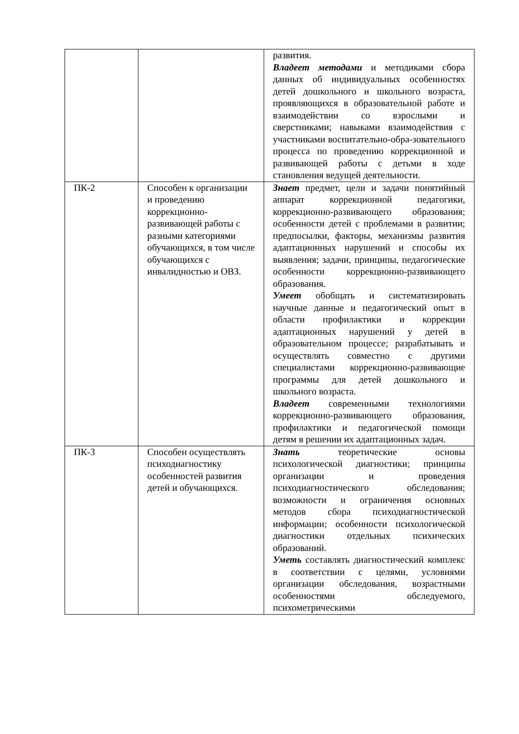| | | развития. Владеет методами и методиками сбора данных об индивидуальных особенностях детей дошкольного и школьного возраста, проявляющихся в образовательной работе и взаимодействии со взрослыми и сверстниками; навыками взаимодействия с участниками воспитательно-обра-зовательного процесса по проведению коррекционной и развивающей работы с детьми в ходе становления ведущей деятельности. |
| ПК-2 | Способен к организации и проведению коррекционно-развивающей работы с разными категориями обучающихся, в том числе обучающихся с инвалидностью и ОВЗ. | Знает предмет, цели и задачи понятийный аппарат коррекционной педагогики, коррекционно-развивающего образования; особенности детей с проблемами в развитии; предпосылки, факторы, механизмы развития адаптационных нарушений и способы их выявления; задачи, принципы, педагогические особенности коррекционно-развивающего образования. Умеет обобщать и систематизировать научные данные и педагогический опыт в области профилактики и коррекции адаптационных нарушений у детей в образовательном процессе; разрабатывать и осуществлять совместно с другими специалистами коррекционно-развивающие программы для детей дошкольного и школьного возраста. Владеет современными технологиями коррекционно-развивающего образования, профилактики и педагогической помощи детям в решении их адаптационных задач. |
| ПК-3 | Способен осуществлять психодиагностику особенностей развития детей и обучающихся. | Знать теоретические основы психологической диагностики; принципы организации и проведения психодиагностического обследования; возможности и ограничения основных методов сбора психодиагностической информации; особенности психологической диагностики отдельных психических образований. Уметь составлять диагностический комплекс в соответствии с целями, условиями организации обследования, возрастными особенностями обследуемого, психометрическими |